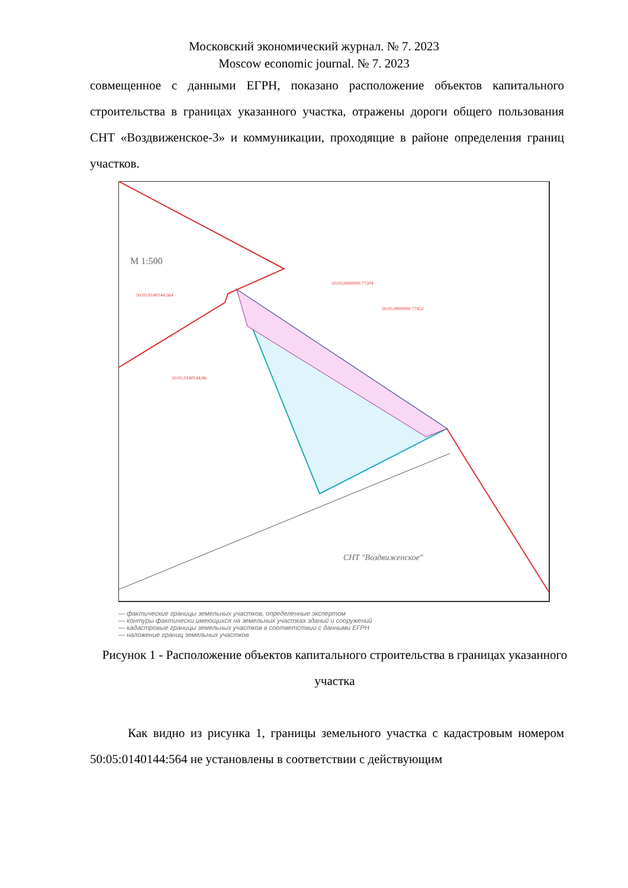Московский экономический журнал. № 7. 2023
Moscow economic journal. № 7. 2023
совмещенное с данными ЕГРН, показано расположение объектов капитального строительства в границах указанного участка, отражены дороги общего пользования СНТ «Воздвиженское-3» и коммуникации, проходящие в районе определения границ участков.
50:05:0140144:564
50:05:0000000:77204
50:05:0000000:77452
50:05:0140144:86
СНТ "Воздвиженское"
М 1:500
— фактические границы земельных участков, определенные экспертом
— контуры фактически имеющихся на земельных участках зданий и сооружений
— кадастровые границы земельных участков в соответствии с данными ЕГРН
— наложение границ земельных участков
Рисунок 1 - Расположение объектов капитального строительства в границах указанного участка
Как видно из рисунка 1, границы земельного участка с кадастровым номером 50:05:0140144:564 не установлены в соответствии с действующим